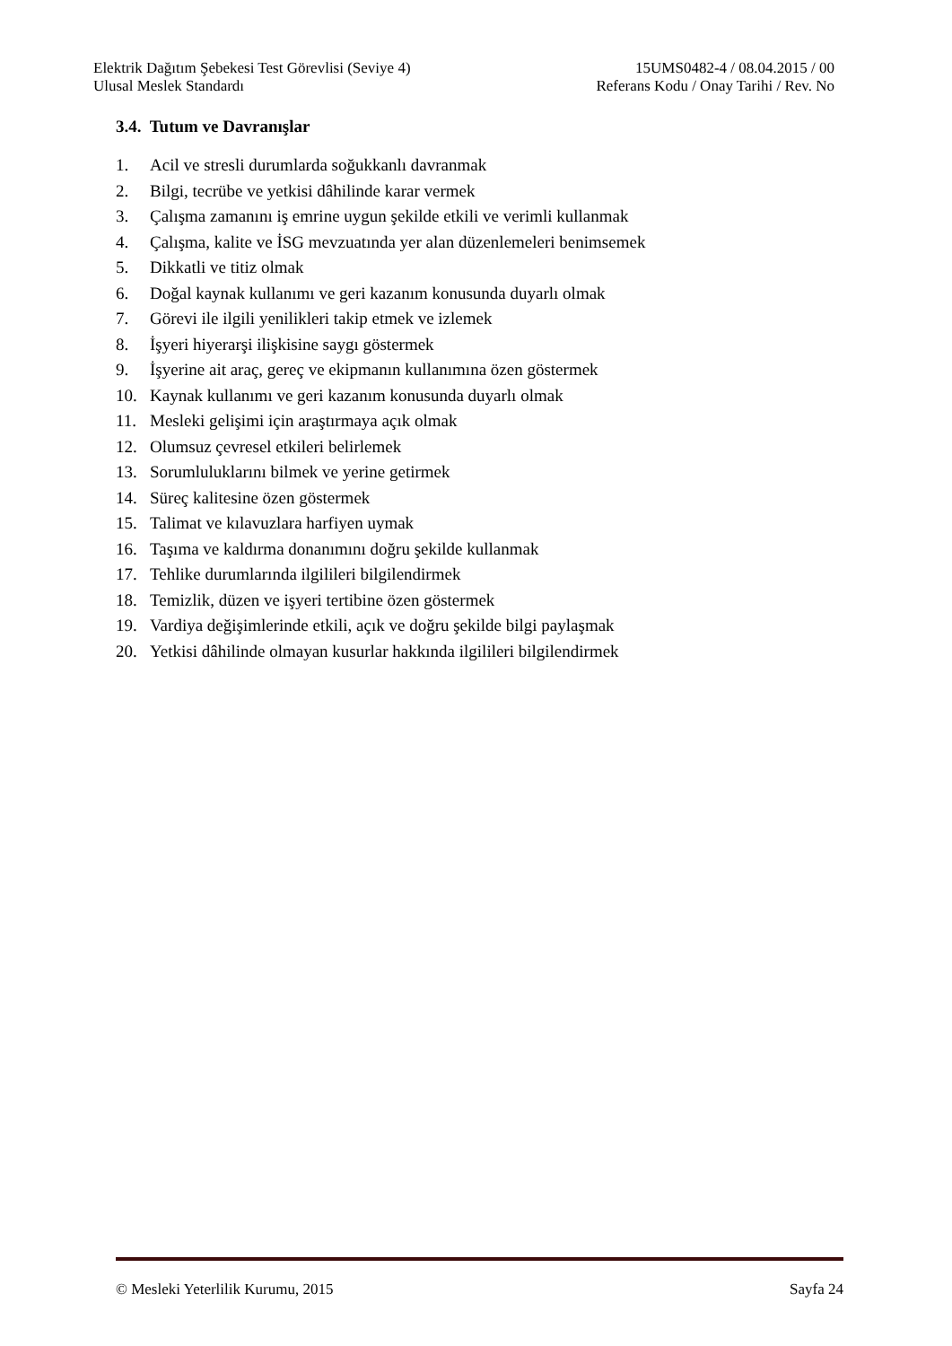Elektrik Dağıtım Şebekesi Test Görevlisi (Seviye 4) 15UMS0482-4 / 08.04.2015 / 00
Ulusal Meslek Standardı Referans Kodu / Onay Tarihi / Rev. No
3.4. Tutum ve Davranışlar
1. Acil ve stresli durumlarda soğukkanlı davranmak
2. Bilgi, tecrübe ve yetkisi dâhilinde karar vermek
3. Çalışma zamanını iş emrine uygun şekilde etkili ve verimli kullanmak
4. Çalışma, kalite ve İSG mevzuatında yer alan düzenlemeleri benimsemek
5. Dikkatli ve titiz olmak
6. Doğal kaynak kullanımı ve geri kazanım konusunda duyarlı olmak
7. Görevi ile ilgili yenilikleri takip etmek ve izlemek
8. İşyeri hiyerarşi ilişkisine saygı göstermek
9. İşyerine ait araç, gereç ve ekipmanın kullanımına özen göstermek
10. Kaynak kullanımı ve geri kazanım konusunda duyarlı olmak
11. Mesleki gelişimi için araştırmaya açık olmak
12. Olumsuz çevresel etkileri belirlemek
13. Sorumluluklarını bilmek ve yerine getirmek
14. Süreç kalitesine özen göstermek
15. Talimat ve kılavuzlara harfiyen uymak
16. Taşıma ve kaldırma donanımını doğru şekilde kullanmak
17. Tehlike durumlarında ilgilileri bilgilendirmek
18. Temizlik, düzen ve işyeri tertibine özen göstermek
19. Vardiya değişimlerinde etkili, açık ve doğru şekilde bilgi paylaşmak
20. Yetkisi dâhilinde olmayan kusurlar hakkında ilgilileri bilgilendirmek
© Mesleki Yeterlilik Kurumu, 2015 Sayfa 24